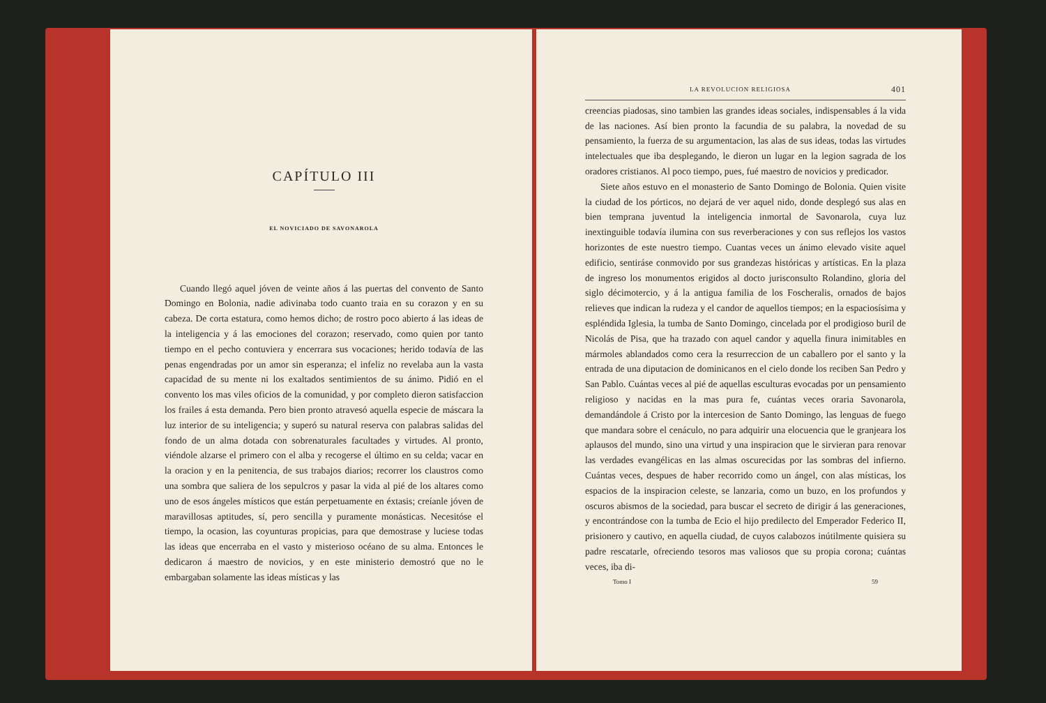CAPÍTULO III
EL NOVICIADO DE SAVONAROLA
Cuando llegó aquel jóven de veinte años á las puertas del convento de Santo Domingo en Bolonia, nadie adivinaba todo cuanto traia en su corazon y en su cabeza. De corta estatura, como hemos dicho; de rostro poco abierto á las ideas de la inteligencia y á las emociones del corazon; reservado, como quien por tanto tiempo en el pecho contuviera y encerrara sus vocaciones; herido todavía de las penas engendradas por un amor sin esperanza; el infeliz no revelaba aun la vasta capacidad de su mente ni los exaltados sentimientos de su ánimo. Pidió en el convento los mas viles oficios de la comunidad, y por completo dieron satisfaccion los frailes á esta demanda. Pero bien pronto atravesó aquella especie de máscara la luz interior de su inteligencia; y superó su natural reserva con palabras salidas del fondo de un alma dotada con sobrenaturales facultades y virtudes. Al pronto, viéndole alzarse el primero con el alba y recogerse el último en su celda; vacar en la oracion y en la penitencia, de sus trabajos diarios; recorrer los claustros como una sombra que saliera de los sepulcros y pasar la vida al pié de los altares como uno de esos ángeles místicos que están perpetuamente en éxtasis; creíanle jóven de maravillosas aptitudes, sí, pero sencilla y puramente monásticas. Necesitóse el tiempo, la ocasion, las coyunturas propicias, para que demostrase y luciese todas las ideas que encerraba en el vasto y misterioso océano de su alma. Entonces le dedicaron á maestro de novicios, y en este ministerio demostró que no le embargaban solamente las ideas místicas y las
LA REVOLUCION RELIGIOSA 401
creencias piadosas, sino tambien las grandes ideas sociales, indispensables á la vida de las naciones. Así bien pronto la facundia de su palabra, la novedad de su pensamiento, la fuerza de su argumentacion, las alas de sus ideas, todas las virtudes intelectuales que iba desplegando, le dieron un lugar en la legion sagrada de los oradores cristianos. Al poco tiempo, pues, fué maestro de novicios y predicador.
Siete años estuvo en el monasterio de Santo Domingo de Bolonia. Quien visite la ciudad de los pórticos, no dejará de ver aquel nido, donde desplegó sus alas en bien temprana juventud la inteligencia inmortal de Savonarola, cuya luz inextinguible todavía ilumina con sus reverberaciones y con sus reflejos los vastos horizontes de este nuestro tiempo. Cuantas veces un ánimo elevado visite aquel edificio, sentiráse conmovido por sus grandezas históricas y artísticas. En la plaza de ingreso los monumentos erigidos al docto jurisconsulto Rolandino, gloria del siglo décimotercio, y á la antigua familia de los Foscheralis, ornados de bajos relieves que indican la rudeza y el candor de aquellos tiempos; en la espaciosísima y espléndida Iglesia, la tumba de Santo Domingo, cincelada por el prodigioso buril de Nicolás de Pisa, que ha trazado con aquel candor y aquella finura inimitables en mármoles ablandados como cera la resurreccion de un caballero por el santo y la entrada de una diputacion de dominicanos en el cielo donde los reciben San Pedro y San Pablo. Cuántas veces al pié de aquellas esculturas evocadas por un pensamiento religioso y nacidas en la mas pura fe, cuántas veces oraria Savonarola, demandándole á Cristo por la intercesion de Santo Domingo, las lenguas de fuego que mandara sobre el cenáculo, no para adquirir una elocuencia que le granjeara los aplausos del mundo, sino una virtud y una inspiracion que le sirvieran para renovar las verdades evangélicas en las almas oscurecidas por las sombras del infierno. Cuántas veces, despues de haber recorrido como un ángel, con alas místicas, los espacios de la inspiracion celeste, se lanzaria, como un buzo, en los profundos y oscuros abismos de la sociedad, para buscar el secreto de dirigir á las generaciones, y encontrándose con la tumba de Ecio el hijo predilecto del Emperador Federico II, prisionero y cautivo, en aquella ciudad, de cuyos calabozos inútilmente quisiera su padre rescatarle, ofreciendo tesoros mas valiosos que su propia corona; cuántas veces, iba di-
Tomo I 59